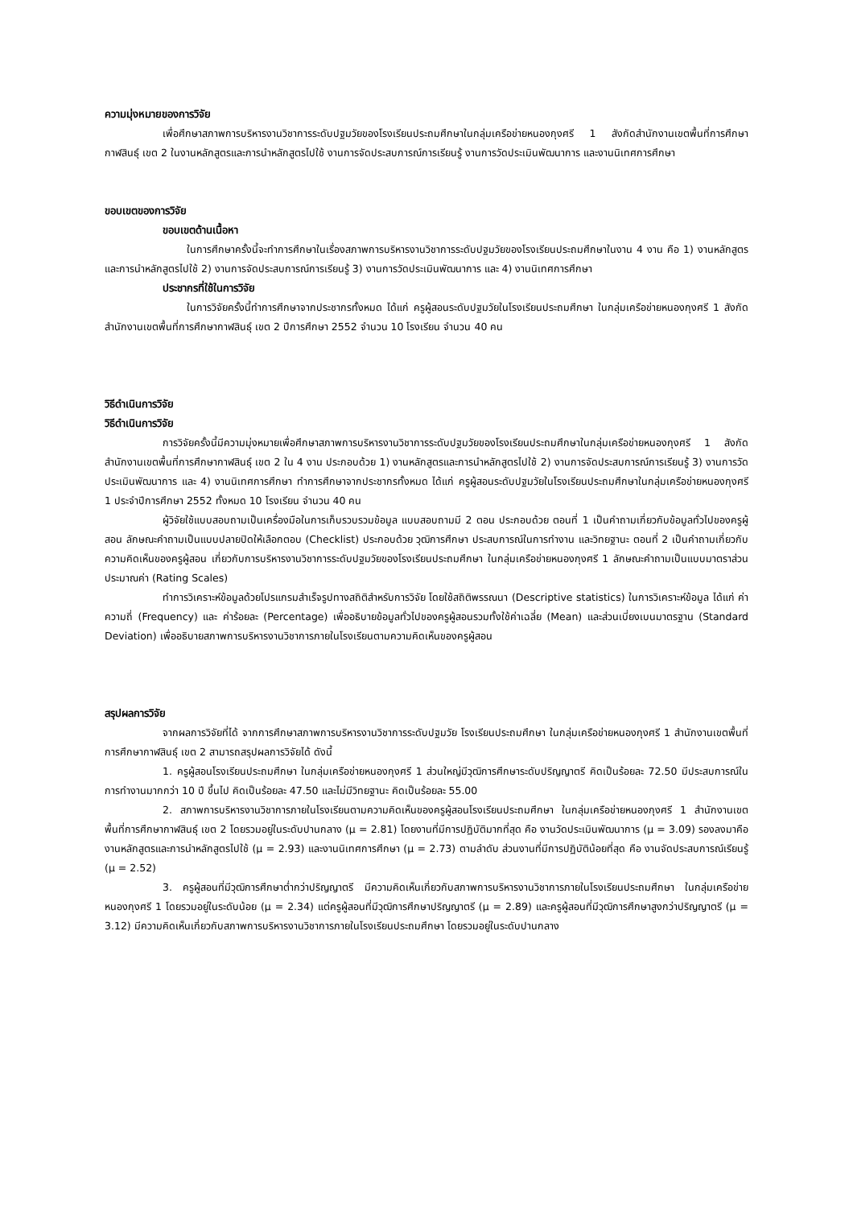ความมุ่งหมายของการวิจัย
เพื่อศึกษาสภาพการบริหารงานวิชาการระดับปฐมวัยของโรงเรียนประถมศึกษาในกลุ่มเครือข่ายหนองกุงศรี 1 สังกัดสำนักงานเขตพื้นที่การศึกษากาฬสินธุ์ เขต 2 ในงานหลักสูตรและการนำหลักสูตรไปใช้ งานการจัดประสบการณ์การเรียนรู้ งานการวัดประเมินพัฒนาการ และงานนิเทศการศึกษา
ขอบเขตของการวิจัย
ขอบเขตด้านเนื้อหา
ในการศึกษาครั้งนี้จะทำการศึกษาในเรื่องสภาพการบริหารงานวิชาการระดับปฐมวัยของโรงเรียนประถมศึกษาในงาน 4 งาน คือ 1) งานหลักสูตรและการนำหลักสูตรไปใช้ 2) งานการจัดประสบการณ์การเรียนรู้ 3) งานการวัดประเมินพัฒนาการ และ 4) งานนิเทศการศึกษา
ประชากรที่ใช้ในการวิจัย
ในการวิจัยครั้งนี้ทำการศึกษาจากประชากรทั้งหมด ได้แก่ ครูผู้สอนระดับปฐมวัยในโรงเรียนประถมศึกษา ในกลุ่มเครือข่ายหนองกุงศรี 1 สังกัดสำนักงานเขตพื้นที่การศึกษากาฬสินธุ์ เขต 2 ปีการศึกษา 2552 จำนวน 10 โรงเรียน จำนวน 40 คน
วิธีดำเนินการวิจัย
วิธีดำเนินการวิจัย
การวิจัยครั้งนี้มีความมุ่งหมายเพื่อศึกษาสภาพการบริหารงานวิชาการระดับปฐมวัยของโรงเรียนประถมศึกษาในกลุ่มเครือข่ายหนองกุงศรี 1 สังกัดสำนักงานเขตพื้นที่การศึกษากาฬสินธุ์ เขต 2 ใน 4 งาน ประกอบด้วย 1) งานหลักสูตรและการนำหลักสูตรไปใช้ 2) งานการจัดประสบการณ์การเรียนรู้ 3) งานการวัดประเมินพัฒนาการ และ 4) งานนิเทศการศึกษา ทำการศึกษาจากประชากรทั้งหมด ได้แก่ ครูผู้สอนระดับปฐมวัยในโรงเรียนประถมศึกษาในกลุ่มเครือข่ายหนองกุงศรี 1 ประจำปีการศึกษา 2552 ทั้งหมด 10 โรงเรียน จำนวน 40 คน
ผู้วิจัยใช้แบบสอบถามเป็นเครื่องมือในการเก็บรวบรวมข้อมูล แบบสอบถามมี 2 ตอน ประกอบด้วย ตอนที่ 1 เป็นคำถามเกี่ยวกับข้อมูลทั่วไปของครูผู้สอน ลักษณะคำถามเป็นแบบปลายปิดให้เลือกตอบ (Checklist) ประกอบด้วย วุฒิการศึกษา ประสบการณ์ในการทำงาน และวิทยฐานะ ตอนที่ 2 เป็นคำถามเกี่ยวกับความคิดเห็นของครูผู้สอน เกี่ยวกับการบริหารงานวิชาการระดับปฐมวัยของโรงเรียนประถมศึกษา ในกลุ่มเครือข่ายหนองกุงศรี 1 ลักษณะคำถามเป็นแบบมาตราส่วนประมาณค่า (Rating Scales)
ทำการวิเคราะห์ข้อมูลด้วยโปรแกรมสำเร็จรูปทางสถิติสำหรับการวิจัย โดยใช้สถิติพรรณนา (Descriptive statistics) ในการวิเคราะห์ข้อมูล ได้แก่ ค่าความถี่ (Frequency) และ ค่าร้อยละ (Percentage) เพื่ออธิบายข้อมูลทั่วไปของครูผู้สอนรวมทั้งใช้ค่าเฉลี่ย (Mean) และส่วนเบี่ยงเบนมาตรฐาน (Standard Deviation) เพื่ออธิบายสภาพการบริหารงานวิชาการภายในโรงเรียนตามความคิดเห็นของครูผู้สอน
สรุปผลการวิจัย
จากผลการวิจัยที่ได้ จากการศึกษาสภาพการบริหารงานวิชาการระดับปฐมวัย โรงเรียนประถมศึกษา ในกลุ่มเครือข่ายหนองกุงศรี 1 สำนักงานเขตพื้นที่การศึกษากาฬสินธุ์ เขต 2 สามารถสรุปผลการวิจัยได้ ดังนี้
1. ครูผู้สอนโรงเรียนประถมศึกษา ในกลุ่มเครือข่ายหนองกุงศรี 1 ส่วนใหญ่มีวุฒิการศึกษาระดับปริญญาตรี คิดเป็นร้อยละ 72.50 มีประสบการณ์ในการทำงานมากกว่า 10 ปี ขึ้นไป คิดเป็นร้อยละ 47.50 และไม่มีวิทยฐานะ คิดเป็นร้อยละ 55.00
2. สภาพการบริหารงานวิชาการภายในโรงเรียนตามความคิดเห็นของครูผู้สอนโรงเรียนประถมศึกษา ในกลุ่มเครือข่ายหนองกุงศรี 1 สำนักงานเขตพื้นที่การศึกษากาฬสินธุ์ เขต 2 โดยรวมอยู่ในระดับปานกลาง (μ = 2.81) โดยงานที่มีการปฏิบัติมากที่สุด คือ งานวัดประเมินพัฒนาการ (μ = 3.09) รองลงมาคือ งานหลักสูตรและการนำหลักสูตรไปใช้ (μ = 2.93) และงานนิเทศการศึกษา (μ = 2.73) ตามลำดับ ส่วนงานที่มีการปฏิบัติน้อยที่สุด คือ งานจัดประสบการณ์เรียนรู้ (μ = 2.52)
3. ครูผู้สอนที่มีวุฒิการศึกษาต่ำกว่าปริญญาตรี มีความคิดเห็นเกี่ยวกับสภาพการบริหารงานวิชาการภายในโรงเรียนประถมศึกษา ในกลุ่มเครือข่ายหนองกุงศรี 1 โดยรวมอยู่ในระดับน้อย (μ = 2.34) แต่ครูผู้สอนที่มีวุฒิการศึกษาปริญญาตรี (μ = 2.89) และครูผู้สอนที่มีวุฒิการศึกษาสูงกว่าปริญญาตรี (μ = 3.12) มีความคิดเห็นเกี่ยวกับสภาพการบริหารงานวิชาการภายในโรงเรียนประถมศึกษา โดยรวมอยู่ในระดับปานกลาง